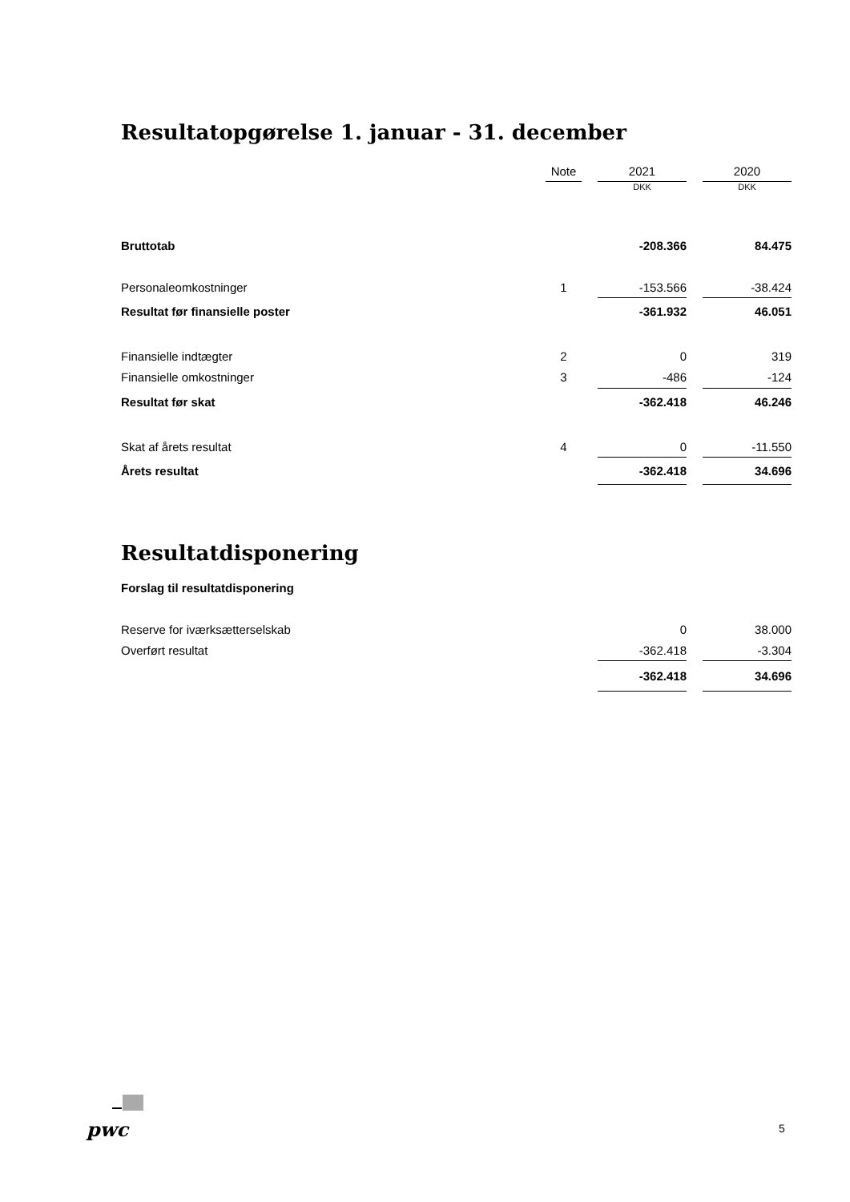Resultatopgørelse 1. januar - 31. december
| | Note | | 2021 | | 2020 |
| --- | --- | --- | --- | --- | --- |
| | | | DKK | | DKK |
| Bruttotab | | | -208.366 | | 84.475 |
| Personaleomkostninger | 1 | | -153.566 | | -38.424 |
| Resultat før finansielle poster | | | -361.932 | | 46.051 |
| Finansielle indtægter | 2 | | 0 | | 319 |
| Finansielle omkostninger | 3 | | -486 | | -124 |
| Resultat før skat | | | -362.418 | | 46.246 |
| Skat af årets resultat | 4 | | 0 | | -11.550 |
| Årets resultat | | | -362.418 | | 34.696 |
Resultatdisponering
Forslag til resultatdisponering
| Reserve for iværksætterselskab | | | 0 | | 38.000 |
| Overført resultat | | | -362.418 | | -3.304 |
| | | | -362.418 | | 34.696 |
pwc 5